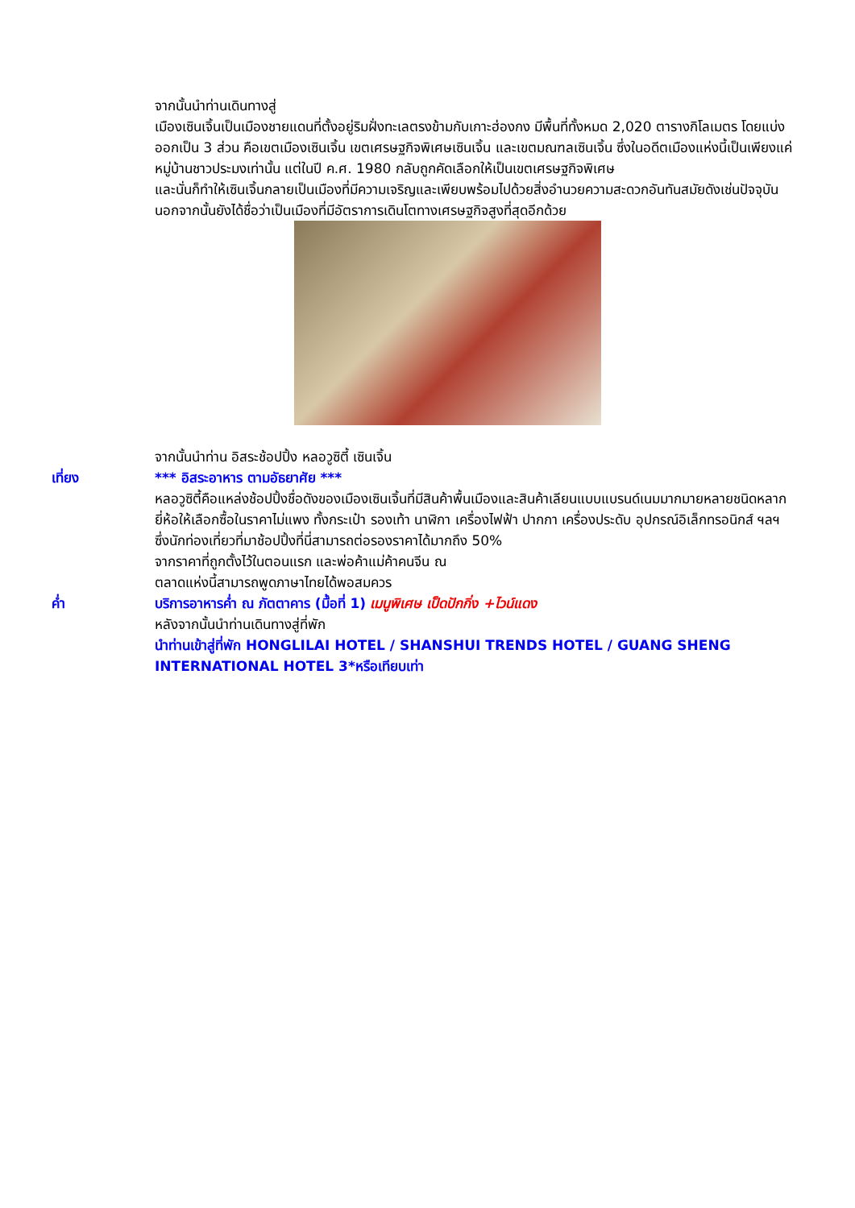จากนั้นนำท่านเดินทางสู่
เมืองเซินเจิ้นเป็นเมืองชายแดนที่ตั้งอยู่ริมฝั่งทะเลตรงข้ามกับเกาะฮ่องกง มีพื้นที่ทั้งหมด 2,020 ตารางกิโลเมตร โดยแบ่งออกเป็น 3 ส่วน คือเขตเมืองเซินเจิ้น เขตเศรษฐกิจพิเศษเซินเจิ้น และเขตมณฑลเซินเจิ้น ซึ่งในอดีตเมืองแห่งนี้เป็นเพียงแค่หมู่บ้านชาวประมงเท่านั้น แต่ในปี ค.ศ. 1980 กลับถูกคัดเลือกให้เป็นเขตเศรษฐกิจพิเศษ
และนั่นก็ทำให้เซินเจิ้นกลายเป็นเมืองที่มีความเจริญและเพียบพร้อมไปด้วยสิ่งอำนวยความสะดวกอันทันสมัยดังเช่นปัจจุบันนอกจากนั้นยังได้ชื่อว่าเป็นเมืองที่มีอัตราการเดินโตทางเศรษฐกิจสูงที่สุดอีกด้วย
จากนั้นนำท่าน อิสระช้อปปิ้ง หลอวูซิตี้ เซินเจิ้น
เที่ยง *** อิสระอาหาร ตามอัธยาศัย ***
หลอวูซิตี้คือแหล่งช้อปปิ้งชื่อดังของเมืองเซินเจิ้นที่มีสินค้าพื้นเมืองและสินค้าเลียนแบบแบรนด์เนมมากมายหลายชนิดหลากยี่ห้อให้เลือกซื้อในราคาไม่แพง ทั้งกระเป๋า รองเท้า นาฬิกา เครื่องไฟฟ้า ปากกา เครื่องประดับ อุปกรณ์อิเล็กทรอนิกส์ ฯลฯ
ซึ่งนักท่องเที่ยวที่มาช้อปปิ้งที่นี่สามารถต่อรองราคาได้มากถึง 50%
จากราคาที่ถูกตั้งไว้ในตอนแรก และพ่อค้าแม่ค้าคนจีน ณ
ตลาดแห่งนี้สามารถพูดภาษาไทยได้พอสมควร
ค่ำ บริการอาหารค่ำ ณ ภัตตาคาร (มื้อที่ 1) เมนูพิเศษ เป็ดปักกิ่ง +ไวน์แดง
หลังจากนั้นนำท่านเดินทางสู่ที่พัก
นำท่านเข้าสู่ที่พัก HONGLILAI HOTEL / SHANSHUI TRENDS HOTEL / GUANG SHENG INTERNATIONAL HOTEL 3*หรือเทียบเท่า